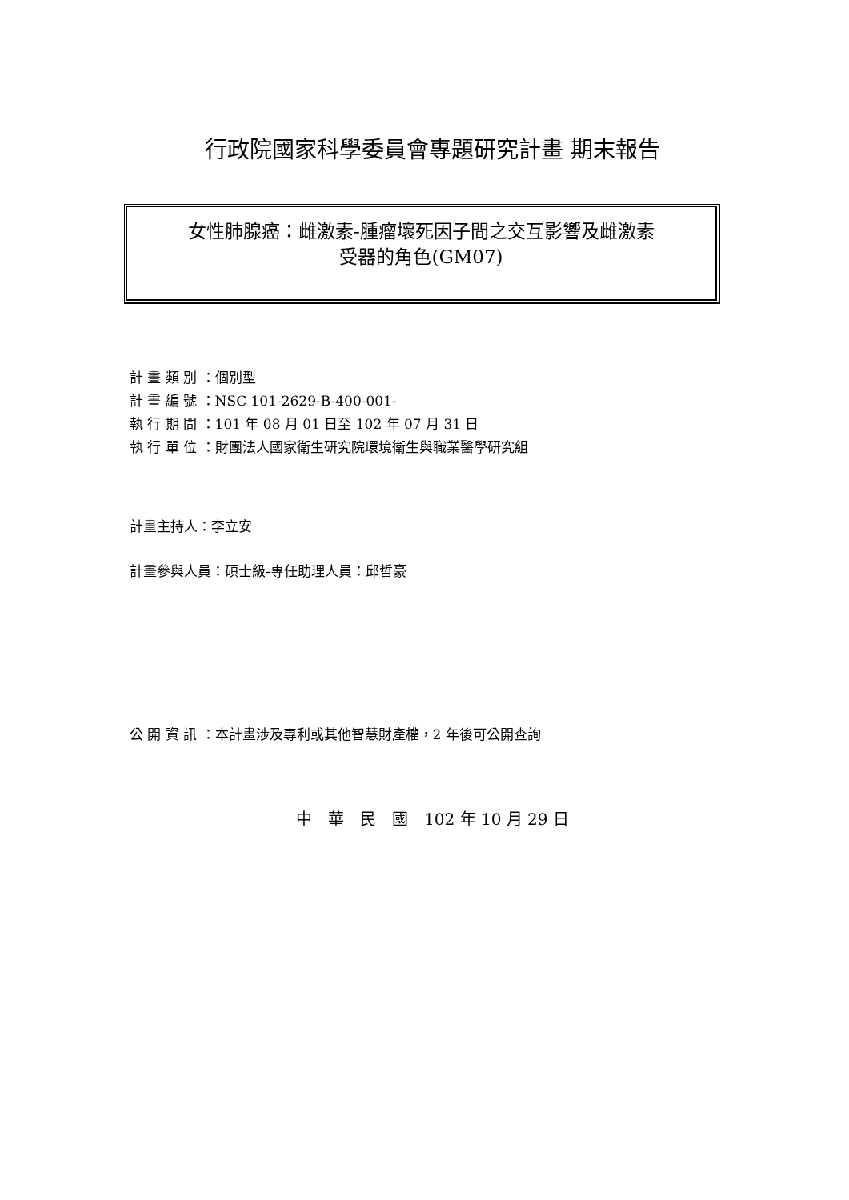行政院國家科學委員會專題研究計畫 期末報告
女性肺腺癌：雌激素-腫瘤壞死因子間之交互影響及雌激素
受器的角色(GM07)
計 畫 類 別 ：個別型
計 畫 編 號 ：NSC 101-2629-B-400-001-
執 行 期 間 ：101 年 08 月 01 日至 102 年 07 月 31 日
執 行 單 位 ：財團法人國家衛生研究院環境衛生與職業醫學研究組
計畫主持人：李立安
計畫參與人員：碩士級-專任助理人員：邱哲豪
公 開 資 訊 ：本計畫涉及專利或其他智慧財產權，2 年後可公開查詢
中　華　民　國　102 年 10 月 29 日